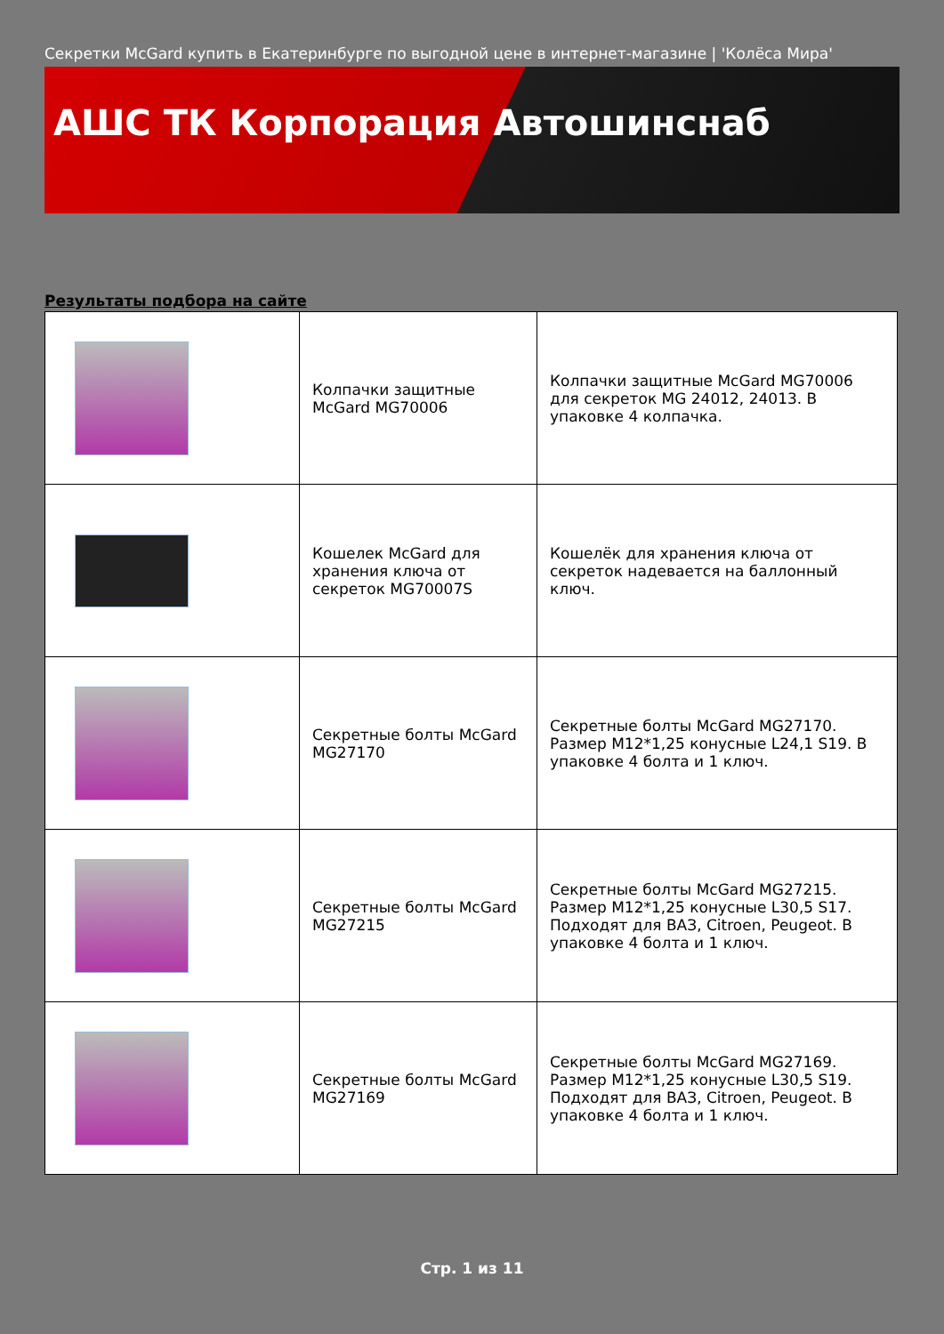Секретки McGard купить в Екатеринбурге по выгодной цене в интернет-магазине | 'Колёса Мира'
АШС ТК Корпорация Автошинснаб
Результаты подбора на сайте
| | Колпачки защитные McGard MG70006 | Колпачки защитные McGard MG70006 для секреток MG 24012, 24013. В упаковке 4 колпачка. |
| | Кошелек McGard для хранения ключа от секреток MG70007S | Кошелёк для хранения ключа от секреток надевается на баллонный ключ. |
| | Секретные болты McGard MG27170 | Секретные болты McGard MG27170. Размер М12*1,25 конусные L24,1 S19. В упаковке 4 болта и 1 ключ. |
| | Секретные болты McGard MG27215 | Секретные болты McGard MG27215. Размер М12*1,25 конусные L30,5 S17. Подходят для ВАЗ, Citroen, Peugeot. В упаковке 4 болта и 1 ключ. |
| | Секретные болты McGard MG27169 | Секретные болты McGard MG27169. Размер М12*1,25 конусные L30,5 S19. Подходят для ВАЗ, Citroen, Peugeot. В упаковке 4 болта и 1 ключ. |
Стр. 1 из 11